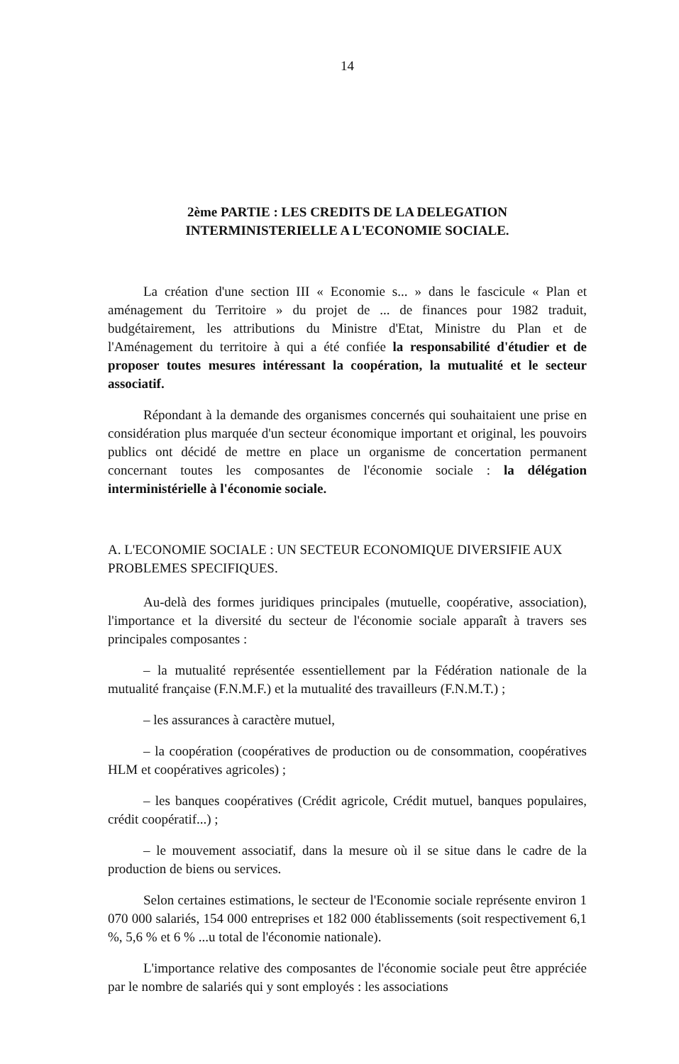14
2ème PARTIE : LES CREDITS DE LA DELEGATION
INTERMINISTERIELLE A L'ECONOMIE SOCIALE.
La création d'une section III « Economie s... » dans le fascicule « Plan et aménagement du Territoire » du projet de ... de finances pour 1982 traduit, budgétairement, les attributions du Ministre d'Etat, Ministre du Plan et de l'Aménagement du territoire à qui a été confiée la responsabilité d'étudier et de proposer toutes mesures intéressant la coopération, la mutualité et le secteur associatif.
Répondant à la demande des organismes concernés qui souhaitaient une prise en considération plus marquée d'un secteur économique important et original, les pouvoirs publics ont décidé de mettre en place un organisme de concertation permanent concernant toutes les composantes de l'économie sociale : la délégation interministérielle à l'économie sociale.
A. L'ECONOMIE SOCIALE : UN SECTEUR ECONOMIQUE DIVERSIFIE AUX PROBLEMES SPECIFIQUES.
Au-delà des formes juridiques principales (mutuelle, coopérative, association), l'importance et la diversité du secteur de l'économie sociale apparaît à travers ses principales composantes :
– la mutualité représentée essentiellement par la Fédération nationale de la mutualité française (F.N.M.F.) et la mutualité des travailleurs (F.N.M.T.) ;
– les assurances à caractère mutuel,
– la coopération (coopératives de production ou de consommation, coopératives HLM et coopératives agricoles) ;
– les banques coopératives (Crédit agricole, Crédit mutuel, banques populaires, crédit coopératif...) ;
– le mouvement associatif, dans la mesure où il se situe dans le cadre de la production de biens ou services.
Selon certaines estimations, le secteur de l'Economie sociale représente environ 1 070 000 salariés, 154 000 entreprises et 182 000 établissements (soit respectivement 6,1 %, 5,6 % et 6 % ...u total de l'économie nationale).
L'importance relative des composantes de l'économie sociale peut être appréciée par le nombre de salariés qui y sont employés : les associations